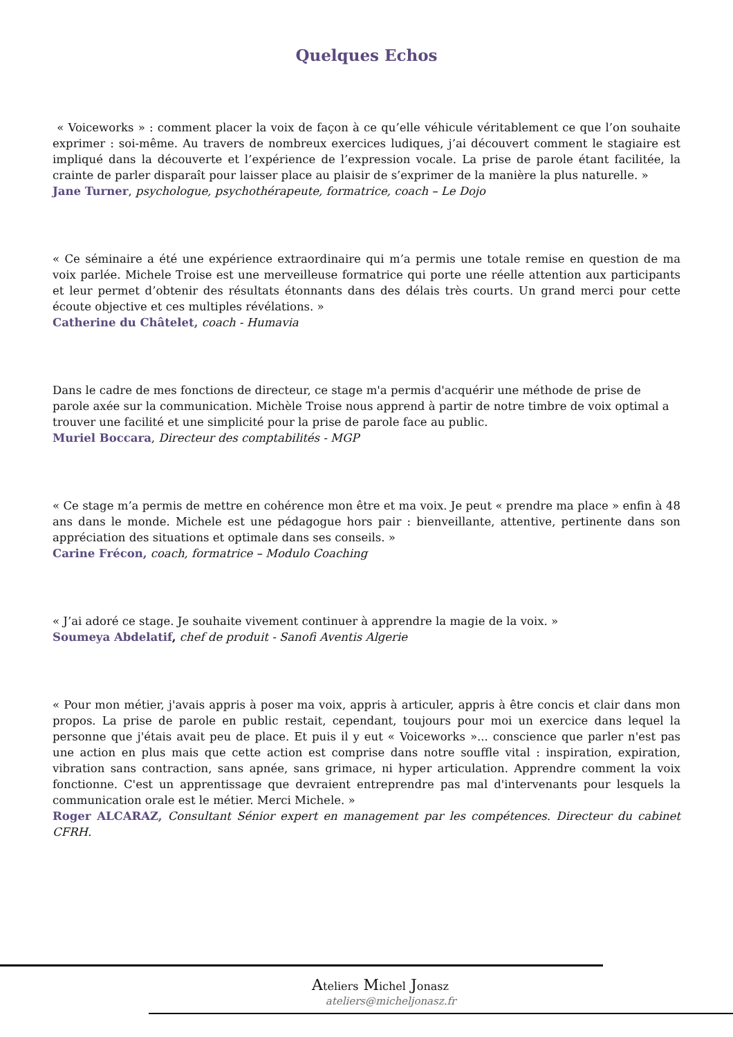Quelques Echos
« Voiceworks » : comment placer la voix de façon à ce qu’elle véhicule véritablement ce que l’on souhaite exprimer : soi-même. Au travers de nombreux exercices ludiques, j’ai découvert comment le stagiaire est impliqué dans la découverte et l’expérience de l’expression vocale. La prise de parole étant facilitée, la crainte de parler disparaît pour laisser place au plaisir de s’exprimer de la manière la plus naturelle. »
Jane Turner, psychologue, psychothérapeute, formatrice, coach – Le Dojo
« Ce séminaire a été une expérience extraordinaire qui m’a permis une totale remise en question de ma voix parlée. Michele Troise est une merveilleuse formatrice qui porte une réelle attention aux participants et leur permet d’obtenir des résultats étonnants dans des délais très courts. Un grand merci pour cette écoute objective et ces multiples révélations. »
Catherine du Châtelet, coach - Humavia
Dans le cadre de mes fonctions de directeur, ce stage m'a permis d'acquérir une méthode de prise de parole axée sur la communication. Michèle Troise nous apprend à partir de notre timbre de voix optimal a trouver une facilité et une simplicité pour la prise de parole face au public.
Muriel Boccara, Directeur des comptabilités - MGP
« Ce stage m’a permis de mettre en cohérence mon être et ma voix. Je peut « prendre ma place » enfin à 48 ans dans le monde. Michele est une pédagogue hors pair : bienveillante, attentive, pertinente dans son appréciation des situations et optimale dans ses conseils. »
Carine Frécon, coach, formatrice – Modulo Coaching
« J’ai adoré ce stage. Je souhaite vivement continuer à apprendre la magie de la voix. »
Soumeya Abdelatif, chef de produit - Sanofi Aventis Algerie
« Pour mon métier, j'avais appris à poser ma voix, appris à articuler, appris à être concis et clair dans mon propos. La prise de parole en public restait, cependant, toujours pour moi un exercice dans lequel la personne que j'étais avait peu de place. Et puis il y eut « Voiceworks »... conscience que parler n'est pas une action en plus mais que cette action est comprise dans notre souffle vital : inspiration, expiration, vibration sans contraction, sans apnée, sans grimace, ni hyper articulation. Apprendre comment la voix fonctionne. C'est un apprentissage que devraient entreprendre pas mal d'intervenants pour lesquels la communication orale est le métier. Merci Michele. »
Roger ALCARAZ, Consultant Sénior expert en management par les compétences. Directeur du cabinet CFRH.
Ateliers Michel Jonasz
ateliers@micheljonasz.fr